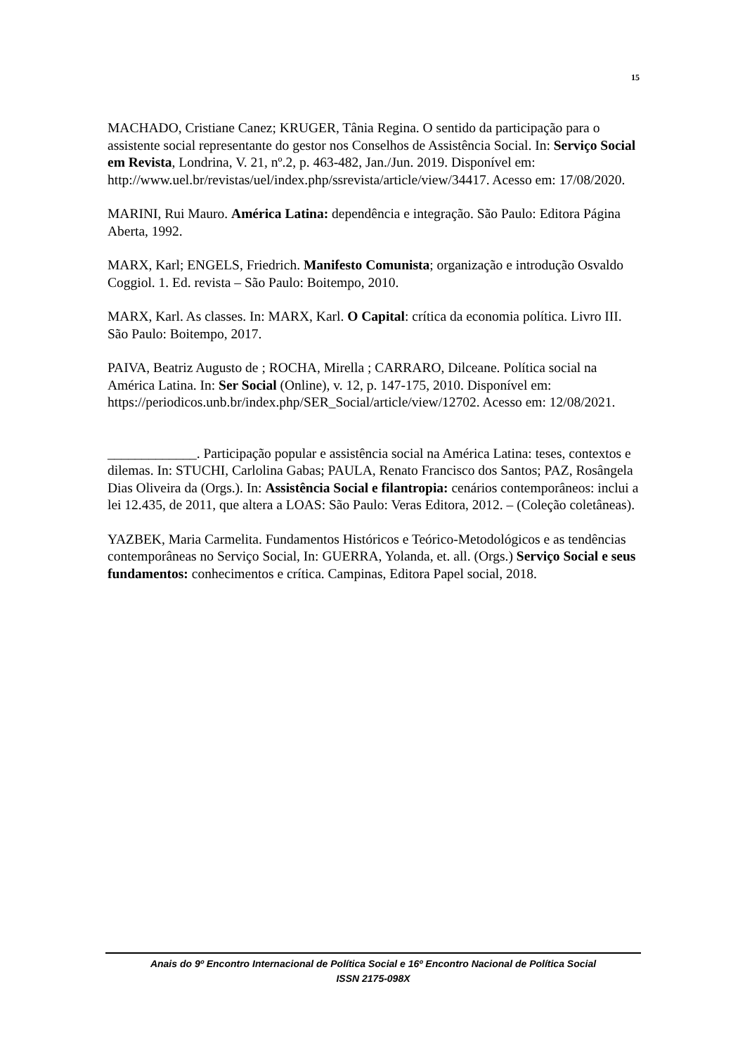15
MACHADO, Cristiane Canez; KRUGER, Tânia Regina. O sentido da participação para o assistente social representante do gestor nos Conselhos de Assistência Social. In: Serviço Social em Revista, Londrina, V. 21, nº.2, p. 463-482, Jan./Jun. 2019. Disponível em: http://www.uel.br/revistas/uel/index.php/ssrevista/article/view/34417. Acesso em: 17/08/2020.
MARINI, Rui Mauro. América Latina: dependência e integração. São Paulo: Editora Página Aberta, 1992.
MARX, Karl; ENGELS, Friedrich. Manifesto Comunista; organização e introdução Osvaldo Coggiol. 1. Ed. revista – São Paulo: Boitempo, 2010.
MARX, Karl. As classes. In: MARX, Karl. O Capital: crítica da economia política. Livro III. São Paulo: Boitempo, 2017.
PAIVA, Beatriz Augusto de ; ROCHA, Mirella ; CARRARO, Dilceane. Política social na América Latina. In: Ser Social (Online), v. 12, p. 147-175, 2010. Disponível em: https://periodicos.unb.br/index.php/SER_Social/article/view/12702. Acesso em: 12/08/2021.
_____________. Participação popular e assistência social na América Latina: teses, contextos e dilemas. In: STUCHI, Carlolina Gabas; PAULA, Renato Francisco dos Santos; PAZ, Rosângela Dias Oliveira da (Orgs.). In: Assistência Social e filantropia: cenários contemporâneos: inclui a lei 12.435, de 2011, que altera a LOAS: São Paulo: Veras Editora, 2012. – (Coleção coletâneas).
YAZBEK, Maria Carmelita. Fundamentos Históricos e Teórico-Metodológicos e as tendências contemporâneas no Serviço Social, In: GUERRA, Yolanda, et. all. (Orgs.) Serviço Social e seus fundamentos: conhecimentos e crítica. Campinas, Editora Papel social, 2018.
Anais do 9º Encontro Internacional de Política Social e 16º Encontro Nacional de Política Social
ISSN 2175-098X